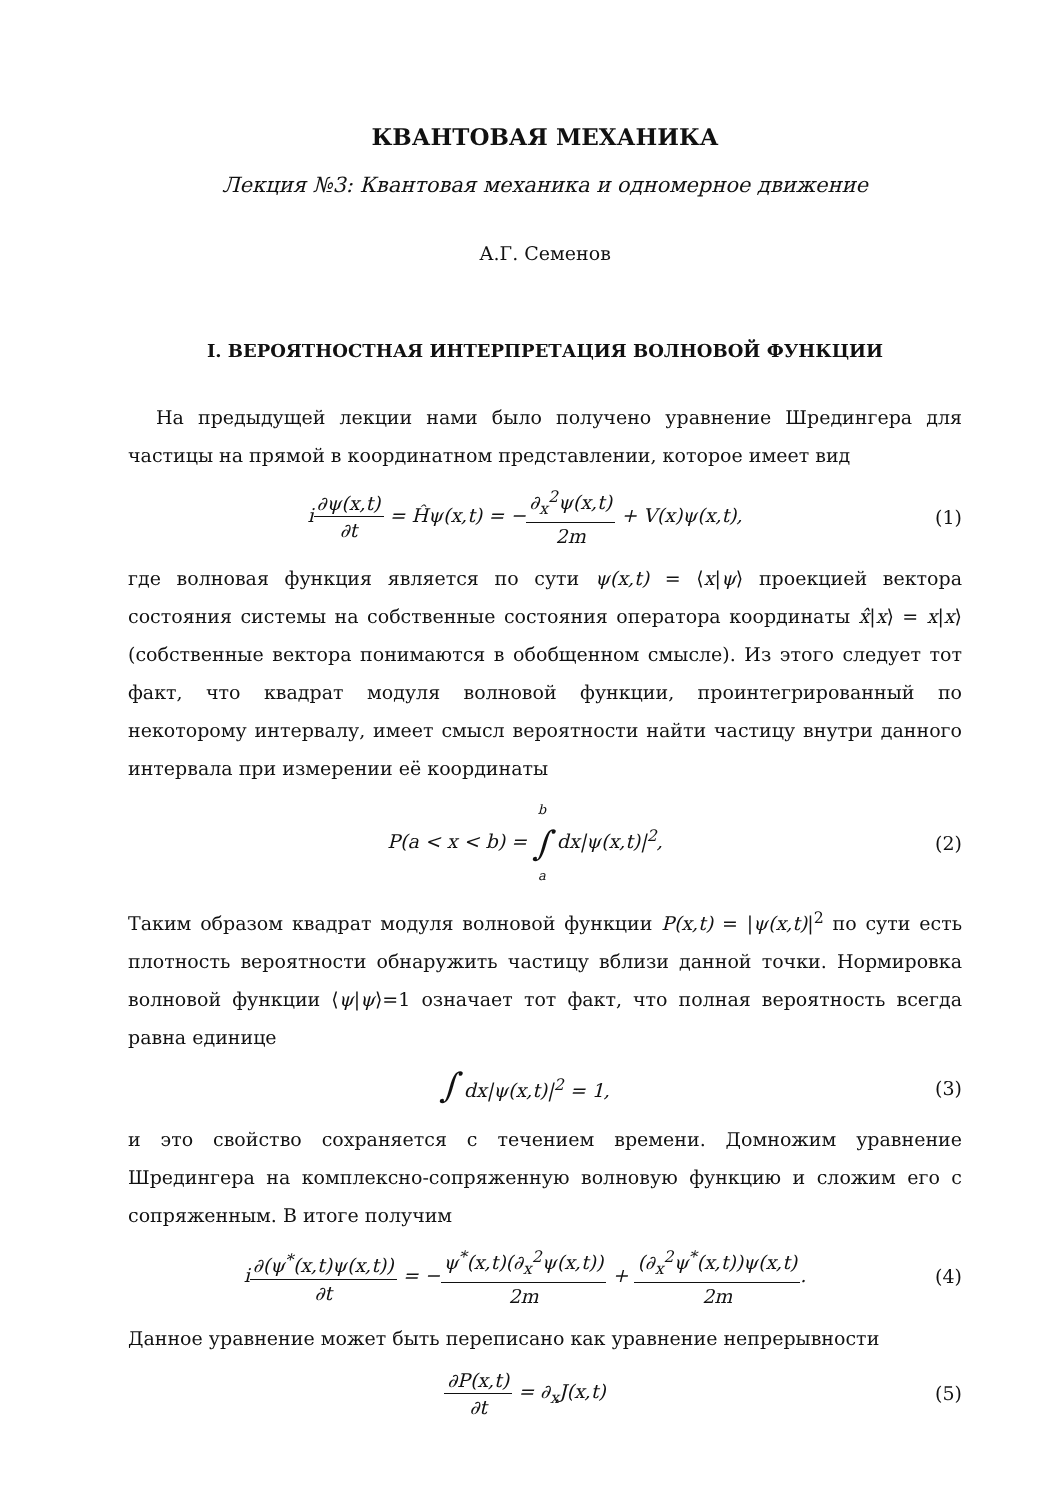КВАНТОВАЯ МЕХАНИКА
Лекция №3: Квантовая механика и одномерное движение
А.Г. Семенов
I. ВЕРОЯТНОСТНАЯ ИНТЕРПРЕТАЦИЯ ВОЛНОВОЙ ФУНКЦИИ
На предыдущей лекции нами было получено уравнение Шредингера для частицы на прямой в координатном представлении, которое имеет вид
i∂ψ(x,t) ∂t = Ĥψ(x,t) = −∂<sub>x</sub><sup>2</sup>ψ(x,t) 2m + V(x)ψ(x,t),
(1)
где волновая функция является по сути ψ(x,t) = ⟨x|ψ⟩ проекцией вектора состояния системы на собственные состояния оператора координаты x̂|x⟩ = x|x⟩ (собственные вектора понимаются в обобщенном смысле). Из этого следует тот факт, что квадрат модуля волновой функции, проинтегрированный по некоторому интервалу, имеет смысл вероятности найти частицу внутри данного интервала при измерении её координаты
P(a < x < b) = b ∫ a dx|ψ(x,t)|<sup>2</sup>,
(2)
Таким образом квадрат модуля волновой функции P(x,t) = |ψ(x,t)|<sup>2</sup> по сути есть плотность вероятности обнаружить частицу вблизи данной точки. Нормировка волновой функции ⟨ψ|ψ⟩=1 означает тот факт, что полная вероятность всегда равна единице
∫ dx|ψ(x,t)|<sup>2</sup> = 1, (3)
и это свойство сохраняется с течением времени. Домножим уравнение Шредингера на комплексно-сопряженную волновую функцию и сложим его с сопряженным. В итоге получим
i∂(ψ<sup>*</sup>(x,t)ψ(x,t)) ∂t = −ψ<sup>*</sup>(x,t)(∂<sub>x</sub><sup>2</sup>ψ(x,t)) 2m + (∂<sub>x</sub><sup>2</sup>ψ<sup>*</sup>(x,t))ψ(x,t) 2m.
(4)
Данное уравнение может быть переписано как уравнение непрерывности
∂P(x,t) ∂t = ∂<sub>x</sub>J(x,t) (5)